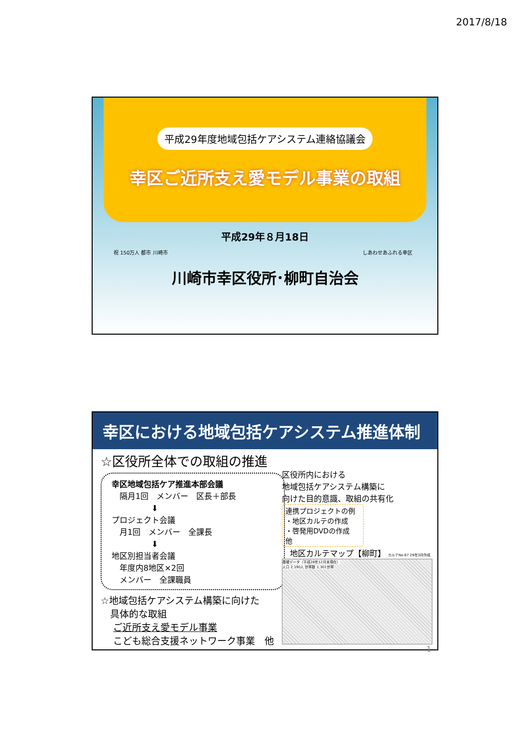2017/8/18
平成29年度地域包括ケアシステム連絡協議会
幸区ご近所支え愛モデル事業の取組
平成29年８月18日
祝 150万人 都市 川崎市 しあわせあふれる幸区
川崎市幸区役所･柳町自治会
幸区における地域包括ケアシステム推進体制
☆区役所全体での取組の推進
幸区地域包括ケア推進本部会議
　隔月1回　メンバー　区長＋部長
　　　　　⬇
プロジェクト会議
　月1回　メンバー　全課長
　　　　　⬇
地区別担当者会議
　年度内8地区×2回
　メンバー　全課職員
☆地域包括ケアシステム構築に向けた
　具体的な取組
　 ご近所支え愛モデル事業
　 こども総合支援ネットワーク事業　他
区役所内における
地域包括ケアシステム構築に
向けた目的意識、取組の共有化
連携プロジェクトの例
・地区カルテの作成
・啓発用DVDの作成　他
　地区カルテマップ【柳町】 カルテNo.67 29年3月作成
基礎データ（平成28年12月末現在）
人口 2,190人 世帯数 1,301世帯
1